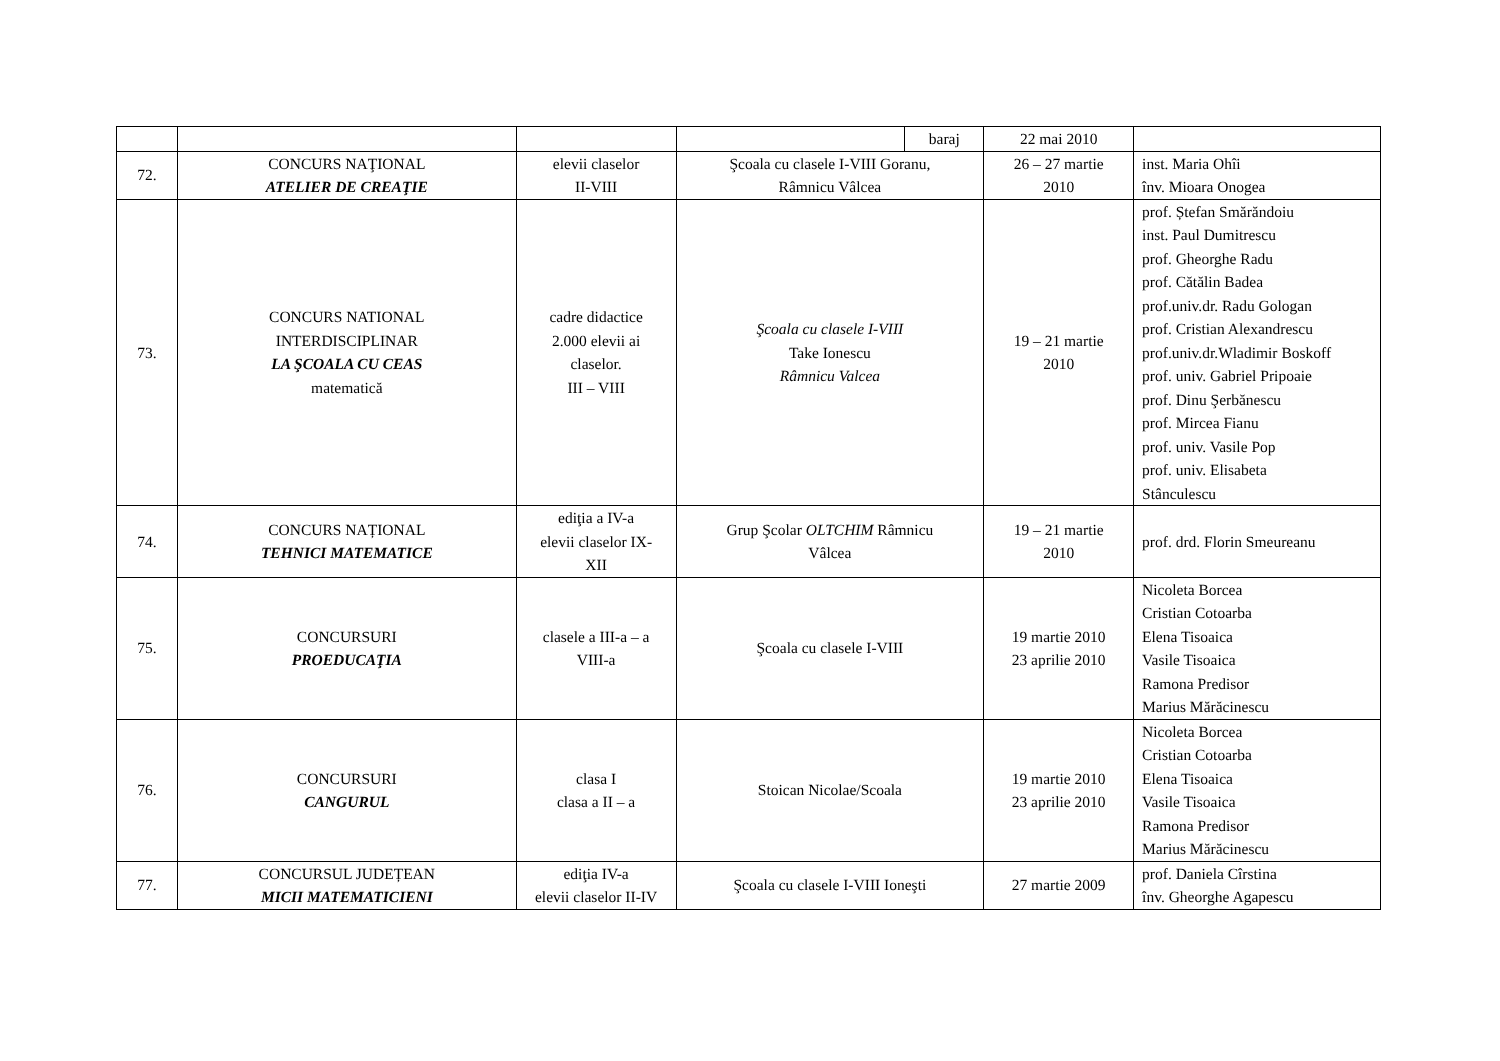| | | | | baraj | 22 mai 2010 | |
| 72. | CONCURS NAŢIONAL ATELIER DE CREAŢIE | elevii claselor II-VIII | Şcoala cu clasele I-VIII Goranu, Râmnicu Vâlcea | | 26 – 27 martie 2010 | inst. Maria Ohîi înv. Mioara Onogea |
| 73. | CONCURS NATIONAL INTERDISCIPLINAR LA ŞCOALA CU CEAS matematică | cadre didactice 2.000 elevii ai claselor. III – VIII | Şcoala cu clasele I-VIII Take Ionescu Râmnicu Valcea | | 19 – 21 martie 2010 | prof. Ștefan Smărăndoiu inst. Paul Dumitrescu prof. Gheorghe Radu prof. Cătălin Badea prof.univ.dr. Radu Gologan prof. Cristian Alexandrescu prof.univ.dr.Wladimir Boskoff prof. univ. Gabriel Pripoaie prof. Dinu Şerbănescu prof. Mircea Fianu prof. univ. Vasile Pop prof. univ. Elisabeta Stânculescu |
| 74. | CONCURS NAȚIONAL TEHNICI MATEMATICE | ediţia a IV-a elevii claselor IX- XII | Grup Şcolar OLTCHIM Râmnicu Vâlcea | | 19 – 21 martie 2010 | prof. drd. Florin Smeureanu |
| 75. | CONCURSURI PROEDUCAŢIA | clasele a III-a – a VIII-a | Şcoala cu clasele I-VIII | | 19 martie 2010 23 aprilie 2010 | Nicoleta Borcea Cristian Cotoarba Elena Tisoaica Vasile Tisoaica Ramona Predisor Marius Mărăcinescu |
| 76. | CONCURSURI CANGURUL | clasa I clasa a II – a | Stoican Nicolae/Scoala | | 19 martie 2010 23 aprilie 2010 | Nicoleta Borcea Cristian Cotoarba Elena Tisoaica Vasile Tisoaica Ramona Predisor Marius Mărăcinescu |
| 77. | CONCURSUL JUDEȚEAN MICII MATEMATICIENI | ediţia IV-a elevii claselor II-IV | Şcoala cu clasele I-VIII Ioneşti | | 27 martie 2009 | prof. Daniela Cîrstina înv. Gheorghe Agapescu |